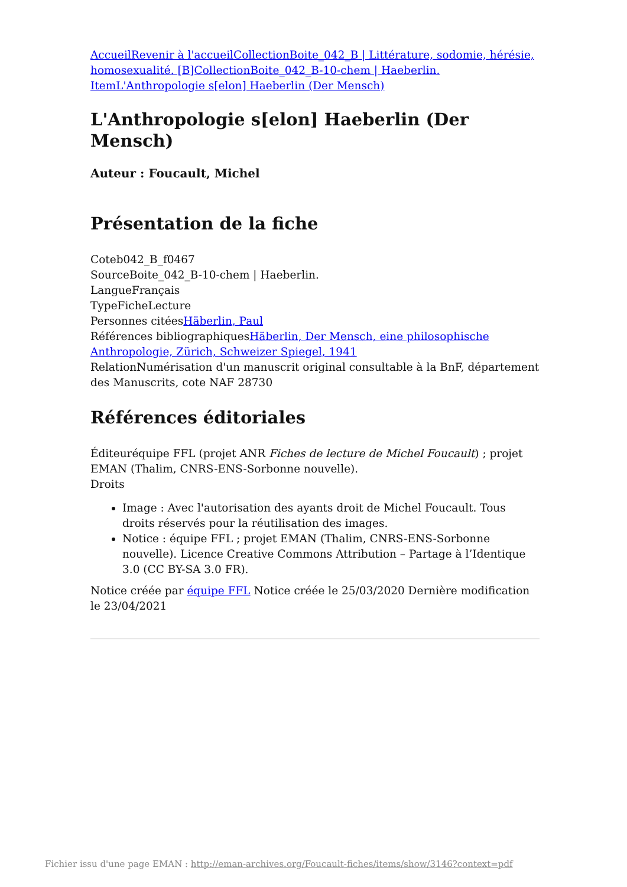AccueilRevenir à l'accueilCollectionBoite_042_B | Littérature, sodomie, hérésie, homosexualité. [B]CollectionBoite_042_B-10-chem | Haeberlin. ItemL'Anthropologie s[elon] Haeberlin (Der Mensch)
L'Anthropologie s[elon] Haeberlin (Der Mensch)
Auteur : Foucault, Michel
Présentation de la fiche
Coteb042_B_f0467
SourceBoite_042_B-10-chem | Haeberlin.
LangueFrançais
TypeFicheLecture
Personnes citéesHäberlin, Paul
Références bibliographiquesHäberlin, Der Mensch, eine philosophische Anthropologie, Zürich, Schweizer Spiegel, 1941
RelationNumérisation d'un manuscrit original consultable à la BnF, département des Manuscrits, cote NAF 28730
Références éditoriales
Éditeuréquipe FFL (projet ANR Fiches de lecture de Michel Foucault) ; projet EMAN (Thalim, CNRS-ENS-Sorbonne nouvelle).
Droits
Image : Avec l'autorisation des ayants droit de Michel Foucault. Tous droits réservés pour la réutilisation des images.
Notice : équipe FFL ; projet EMAN (Thalim, CNRS-ENS-Sorbonne nouvelle). Licence Creative Commons Attribution – Partage à l’Identique 3.0 (CC BY-SA 3.0 FR).
Notice créée par équipe FFL Notice créée le 25/03/2020 Dernière modification le 23/04/2021
Fichier issu d'une page EMAN : http://eman-archives.org/Foucault-fiches/items/show/3146?context=pdf